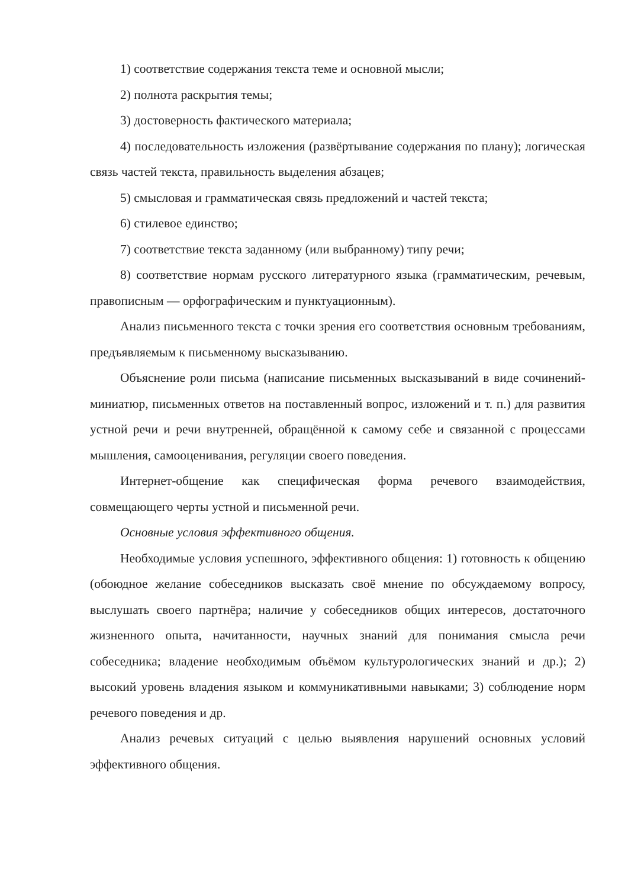1) соответствие содержания текста теме и основной мысли;
2) полнота раскрытия темы;
3) достоверность фактического материала;
4) последовательность изложения (развёртывание содержания по плану); логическая связь частей текста, правильность выделения абзацев;
5) смысловая и грамматическая связь предложений и частей текста;
6) стилевое единство;
7) соответствие текста заданному (или выбранному) типу речи;
8) соответствие нормам русского литературного языка (грамматическим, речевым, правописным — орфографическим и пунктуационным).
Анализ письменного текста с точки зрения его соответствия основным требованиям, предъявляемым к письменному высказыванию.
Объяснение роли письма (написание письменных высказываний в виде сочинений-миниатюр, письменных ответов на поставленный вопрос, изложений и т. п.) для развития устной речи и речи внутренней, обращённой к самому себе и связанной с процессами мышления, самооценивания, регуляции своего поведения.
Интернет-общение как специфическая форма речевого взаимодействия, совмещающего черты устной и письменной речи.
Основные условия эффективного общения.
Необходимые условия успешного, эффективного общения: 1) готовность к общению (обоюдное желание собеседников высказать своё мнение по обсуждаемому вопросу, выслушать своего партнёра; наличие у собеседников общих интересов, достаточного жизненного опыта, начитанности, научных знаний для понимания смысла речи собеседника; владение необходимым объёмом культурологических знаний и др.); 2) высокий уровень владения языком и коммуникативными навыками; 3) соблюдение норм речевого поведения и др.
Анализ речевых ситуаций с целью выявления нарушений основных условий эффективного общения.